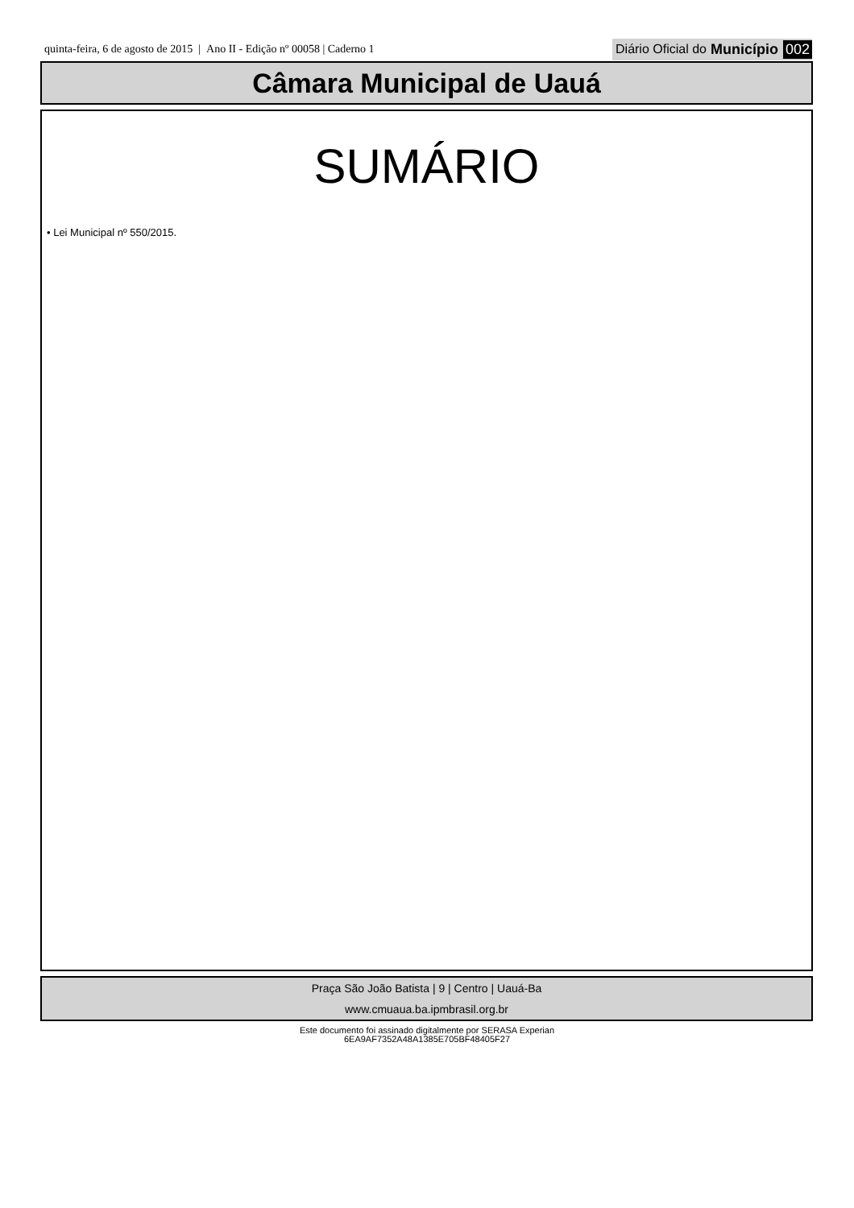quinta-feira, 6 de agosto de 2015 | Ano II - Edição nº 00058 | Caderno 1 Diário Oficial do Município 002
Câmara Municipal de Uauá
SUMÁRIO
• Lei Municipal nº 550/2015.
Praça São João Batista | 9 | Centro | Uauá-Ba
www.cmuaua.ba.ipmbrasil.org.br
Este documento foi assinado digitalmente por SERASA Experian
6EA9AF7352A48A1385E705BF48405F27